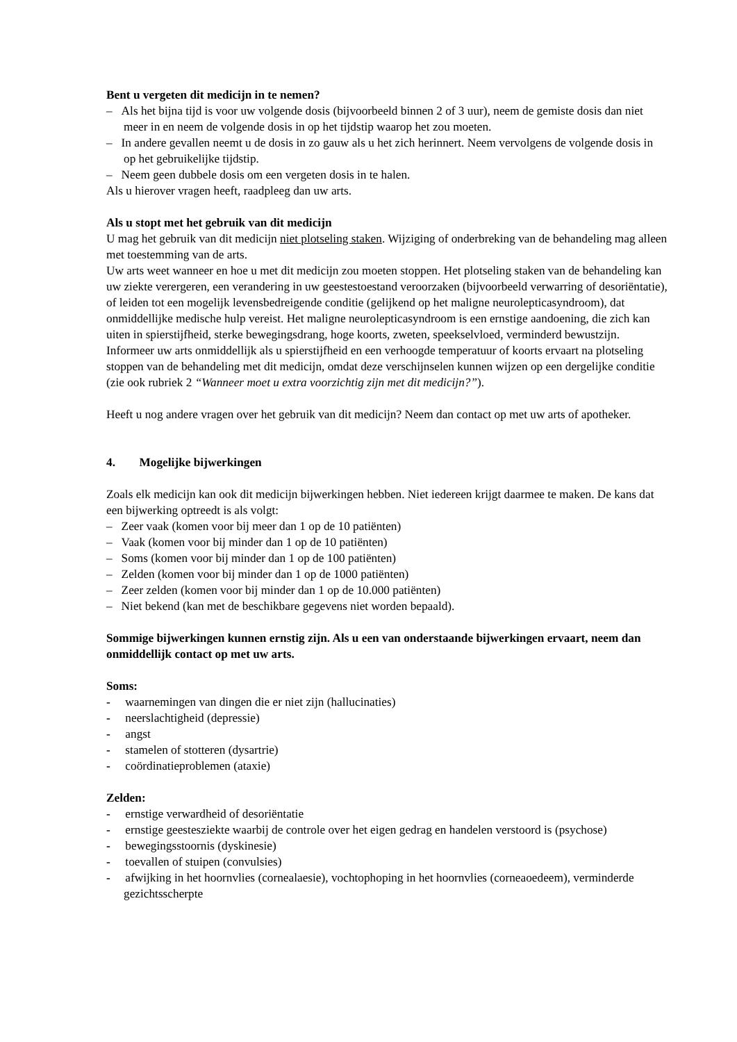Bent u vergeten dit medicijn in te nemen?
– Als het bijna tijd is voor uw volgende dosis (bijvoorbeeld binnen 2 of 3 uur), neem de gemiste dosis dan niet meer in en neem de volgende dosis in op het tijdstip waarop het zou moeten.
– In andere gevallen neemt u de dosis in zo gauw als u het zich herinnert. Neem vervolgens de volgende dosis in op het gebruikelijke tijdstip.
– Neem geen dubbele dosis om een vergeten dosis in te halen.
Als u hierover vragen heeft, raadpleeg dan uw arts.
Als u stopt met het gebruik van dit medicijn
U mag het gebruik van dit medicijn niet plotseling staken. Wijziging of onderbreking van de behandeling mag alleen met toestemming van de arts.
Uw arts weet wanneer en hoe u met dit medicijn zou moeten stoppen. Het plotseling staken van de behandeling kan uw ziekte verergeren, een verandering in uw geestestoestand veroorzaken (bijvoorbeeld verwarring of desoriëntatie), of leiden tot een mogelijk levensbedreigende conditie (gelijkend op het maligne neurolepticasyndroom), dat onmiddellijke medische hulp vereist. Het maligne neurolepticasyndroom is een ernstige aandoening, die zich kan uiten in spierstijfheid, sterke bewegingsdrang, hoge koorts, zweten, speekselvloed, verminderd bewustzijn. Informeer uw arts onmiddellijk als u spierstijfheid en een verhoogde temperatuur of koorts ervaart na plotseling stoppen van de behandeling met dit medicijn, omdat deze verschijnselen kunnen wijzen op een dergelijke conditie (zie ook rubriek 2 “Wanneer moet u extra voorzichtig zijn met dit medicijn?”).
Heeft u nog andere vragen over het gebruik van dit medicijn? Neem dan contact op met uw arts of apotheker.
4. Mogelijke bijwerkingen
Zoals elk medicijn kan ook dit medicijn bijwerkingen hebben. Niet iedereen krijgt daarmee te maken. De kans dat een bijwerking optreedt is als volgt:
– Zeer vaak (komen voor bij meer dan 1 op de 10 patiënten)
– Vaak (komen voor bij minder dan 1 op de 10 patiënten)
– Soms (komen voor bij minder dan 1 op de 100 patiënten)
– Zelden (komen voor bij minder dan 1 op de 1000 patiënten)
– Zeer zelden (komen voor bij minder dan 1 op de 10.000 patiënten)
– Niet bekend (kan met de beschikbare gegevens niet worden bepaald).
Sommige bijwerkingen kunnen ernstig zijn. Als u een van onderstaande bijwerkingen ervaart, neem dan onmiddellijk contact op met uw arts.
Soms:
- waarnemingen van dingen die er niet zijn (hallucinaties)
- neerslachtigheid (depressie)
- angst
- stamelen of stotteren (dysartrie)
- coördinatieproblemen (ataxie)
Zelden:
- ernstige verwardheid of desoriëntatie
- ernstige geestesziekte waarbij de controle over het eigen gedrag en handelen verstoord is (psychose)
- bewegingsstoornis (dyskinesie)
- toevallen of stuipen (convulsies)
- afwijking in het hoornvlies (cornealaesie), vochtophoping in het hoornvlies (corneaoedeem), verminderde gezichtsscherpte